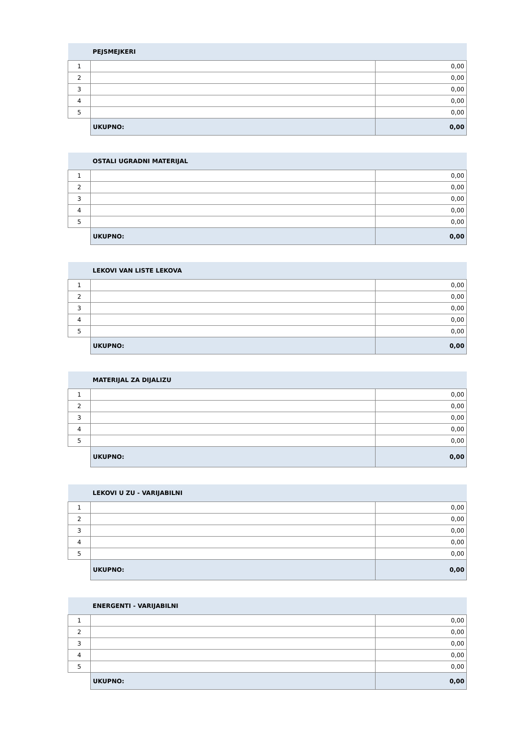| | PEJSMEJKERI | |
| --- | --- | --- |
| 1 | | 0,00 |
| 2 | | 0,00 |
| 3 | | 0,00 |
| 4 | | 0,00 |
| 5 | | 0,00 |
| | UKUPNO: | 0,00 |
| | OSTALI UGRADNI MATERIJAL | |
| --- | --- | --- |
| 1 | | 0,00 |
| 2 | | 0,00 |
| 3 | | 0,00 |
| 4 | | 0,00 |
| 5 | | 0,00 |
| | UKUPNO: | 0,00 |
| | LEKOVI VAN LISTE LEKOVA | |
| --- | --- | --- |
| 1 | | 0,00 |
| 2 | | 0,00 |
| 3 | | 0,00 |
| 4 | | 0,00 |
| 5 | | 0,00 |
| | UKUPNO: | 0,00 |
| | MATERIJAL ZA DIJALIZU | |
| --- | --- | --- |
| 1 | | 0,00 |
| 2 | | 0,00 |
| 3 | | 0,00 |
| 4 | | 0,00 |
| 5 | | 0,00 |
| | UKUPNO: | 0,00 |
| | LEKOVI U ZU - VARIJABILNI | |
| --- | --- | --- |
| 1 | | 0,00 |
| 2 | | 0,00 |
| 3 | | 0,00 |
| 4 | | 0,00 |
| 5 | | 0,00 |
| | UKUPNO: | 0,00 |
| | ENERGENTI - VARIJABILNI | |
| --- | --- | --- |
| 1 | | 0,00 |
| 2 | | 0,00 |
| 3 | | 0,00 |
| 4 | | 0,00 |
| 5 | | 0,00 |
| | UKUPNO: | 0,00 |